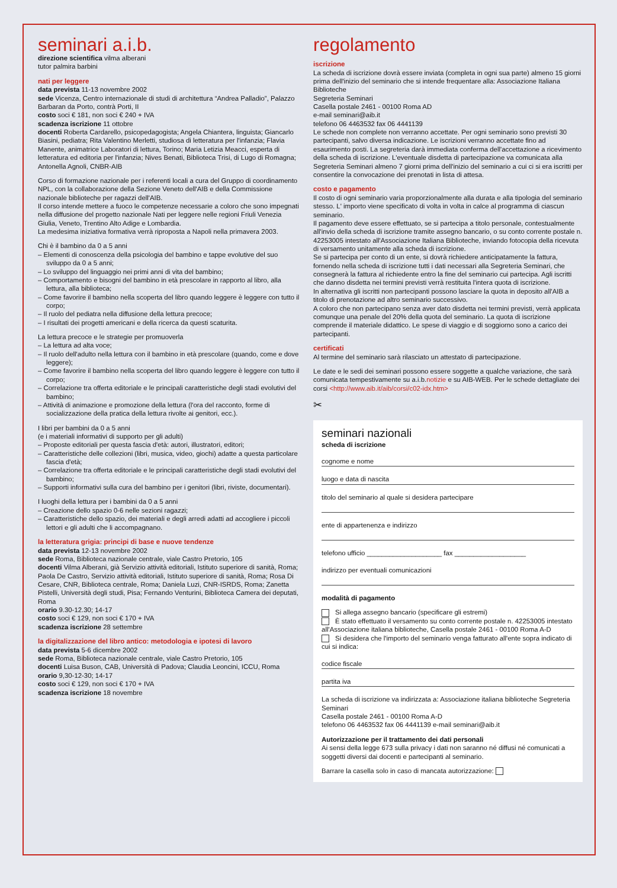seminari a.i.b.
direzione scientifica vilma alberani
tutor palmira barbini
nati per leggere
data prevista 11-13 novembre 2002
sede Vicenza, Centro internazionale di studi di architettura “Andrea Palladio”, Palazzo Barbaran da Porto, contrà Porti, II
costo soci € 181, non soci € 240 + IVA
scadenza iscrizione 11 ottobre
docenti Roberta Cardarello, psicopedagogista; Angela Chiantera, linguista; Giancarlo Biasini, pediatra; Rita Valentino Merletti, studiosa di letteratura per l'infanzia; Flavia Manente, animatrice Laboratori di lettura, Torino; Maria Letizia Meacci, esperta di letteratura ed editoria per l'infanzia; Nives Benati, Biblioteca Trisi, di Lugo di Romagna; Antonella Agnoli, CNBR-AIB
Corso di formazione nazionale per i referenti locali a cura del Gruppo di coordinamento NPL, con la collaborazione della Sezione Veneto dell'AIB e della Commissione nazionale biblioteche per ragazzi dell'AIB.
Il corso intende mettere a fuoco le competenze necessarie a coloro che sono impegnati nella diffusione del progetto nazionale Nati per leggere nelle regioni Friuli Venezia Giulia, Veneto, Trentino Alto Adige e Lombardia.
La medesima iniziativa formativa verrà riproposta a Napoli nella primavera 2003.
Chi è il bambino da 0 a 5 anni
– Elementi di conoscenza della psicologia del bambino e tappe evolutive del suo sviluppo da 0 a 5 anni;
– Lo sviluppo del linguaggio nei primi anni di vita del bambino;
– Comportamento e bisogni del bambino in età prescolare in rapporto al libro, alla lettura, alla biblioteca;
– Come favorire il bambino nella scoperta del libro quando leggere è leggere con tutto il corpo;
– Il ruolo del pediatra nella diffusione della lettura precoce;
– I risultati dei progetti americani e della ricerca da questi scaturita.
La lettura precoce e le strategie per promuoverla
– La lettura ad alta voce;
– Il ruolo dell'adulto nella lettura con il bambino in età prescolare (quando, come e dove leggere);
– Come favorire il bambino nella scoperta del libro quando leggere è leggere con tutto il corpo;
– Correlazione tra offerta editoriale e le principali caratteristiche degli stadi evolutivi del bambino;
– Attività di animazione e promozione della lettura (l'ora del racconto, forme di socializzazione della pratica della lettura rivolte ai genitori, ecc.).
I libri per bambini da 0 a 5 anni
(e i materiali informativi di supporto per gli adulti)
– Proposte editoriali per questa fascia d'età: autori, illustratori, editori;
– Caratteristiche delle collezioni (libri, musica, video, giochi) adatte a questa particolare fascia d'età;
– Correlazione tra offerta editoriale e le principali caratteristiche degli stadi evolutivi del bambino;
– Supporti informativi sulla cura del bambino per i genitori (libri, riviste, documentari).
I luoghi della lettura per i bambini da 0 a 5 anni
– Creazione dello spazio 0-6 nelle sezioni ragazzi;
– Caratteristiche dello spazio, dei materiali e degli arredi adatti ad accogliere i piccoli lettori e gli adulti che li accompagnano.
la letteratura grigia: principi di base e nuove tendenze
data prevista 12-13 novembre 2002
sede Roma, Biblioteca nazionale centrale, viale Castro Pretorio, 105
docenti Vilma Alberani, già Servizio attività editoriali, Istituto superiore di sanità, Roma; Paola De Castro, Servizio attività editoriali, Istituto superiore di sanità, Roma; Rosa Di Cesare, CNR, Biblioteca centrale, Roma; Daniela Luzi, CNR-ISRDS, Roma; Zanetta Pistelli, Università degli studi, Pisa; Fernando Venturini, Biblioteca Camera dei deputati, Roma
orario 9.30-12.30; 14-17
costo soci € 129, non soci € 170 + IVA
scadenza iscrizione 28 settembre
la digitalizzazione del libro antico: metodologia e ipotesi di lavoro
data prevista 5-6 dicembre 2002
sede Roma, Biblioteca nazionale centrale, viale Castro Pretorio, 105
docenti Luisa Buson, CAB, Università di Padova; Claudia Leoncini, ICCU, Roma
orario 9,30-12-30; 14-17
costo soci € 129, non soci € 170 + IVA
scadenza iscrizione 18 novembre
regolamento
iscrizione
La scheda di iscrizione dovrà essere inviata (completa in ogni sua parte) almeno 15 giorni prima dell'inizio del seminario che si intende frequentare alla: Associazione Italiana Biblioteche
Segreteria Seminari
Casella postale 2461 - 00100 Roma AD
e-mail seminari@aib.it
telefono 06 4463532 fax 06 4441139
Le schede non complete non verranno accettate. Per ogni seminario sono previsti 30 partecipanti, salvo diversa indicazione. Le iscrizioni verranno accettate fino ad esaurimento posti. La segreteria darà immediata conferma dell'accettazione a ricevimento della scheda di iscrizione. L'eventuale disdetta di partecipazione va comunicata alla Segreteria Seminari almeno 7 giorni prima dell'inizio del seminario a cui ci si era iscritti per consentire la convocazione dei prenotati in lista di attesa.
costo e pagamento
Il costo di ogni seminario varia proporzionalmente alla durata e alla tipologia del seminario stesso. L' importo viene specificato di volta in volta in calce al programma di ciascun seminario.
Il pagamento deve essere effettuato, se si partecipa a titolo personale, contestualmente all'invio della scheda di iscrizione tramite assegno bancario, o su conto corrente postale n. 42253005 intestato all'Associazione Italiana Biblioteche, inviando fotocopia della ricevuta di versamento unitamente alla scheda di iscrizione.
Se si partecipa per conto di un ente, si dovrà richiedere anticipatamente la fattura, fornendo nella scheda di iscrizione tutti i dati necessari alla Segreteria Seminari, che consegnerà la fattura al richiedente entro la fine del seminario cui partecipa. Agli iscritti che danno disdetta nei termini previsti verrà restituita l'intera quota di iscrizione.
In alternativa gli iscritti non partecipanti possono lasciare la quota in deposito all'AIB a titolo di prenotazione ad altro seminario successivo.
A coloro che non partecipano senza aver dato disdetta nei termini previsti, verrà applicata comunque una penale del 20% della quota del seminario. La quota di iscrizione comprende il materiale didattico. Le spese di viaggio e di soggiorno sono a carico dei partecipanti.
certificati
Al termine del seminario sarà rilasciato un attestato di partecipazione.
Le date e le sedi dei seminari possono essere soggette a qualche variazione, che sarà comunicata tempestivamente su a.i.b.notizie e su AIB-WEB. Per le schede dettagliate dei corsi <http://www.aib.it/aib/corsi/c02-idx.htm>
✂
seminari nazionali
scheda di iscrizione
cognome e nome
luogo e data di nascita
titolo del seminario al quale si desidera partecipare
ente di appartenenza e indirizzo
telefono ufficio ____________________ fax ___________________
indirizzo per eventuali comunicazioni
modalità di pagamento
Si allega assegno bancario (specificare gli estremi)
È stato effettuato il versamento su conto corrente postale n. 42253005 intestato all'Associazione italiana biblioteche, Casella postale 2461 - 00100 Roma A-D
Si desidera che l'importo del seminario venga fatturato all'ente sopra indicato di cui si indica:
codice fiscale
partita iva
La scheda di iscrizione va indirizzata a: Associazione italiana biblioteche Segreteria Seminari
Casella postale 2461 - 00100 Roma A-D
telefono 06 4463532 fax 06 4441139 e-mail seminari@aib.it
Autorizzazione per il trattamento dei dati personali
Ai sensi della legge 673 sulla privacy i dati non saranno né diffusi né comunicati a soggetti diversi dai docenti e partecipanti al seminario.
Barrare la casella solo in caso di mancata autorizzazione: